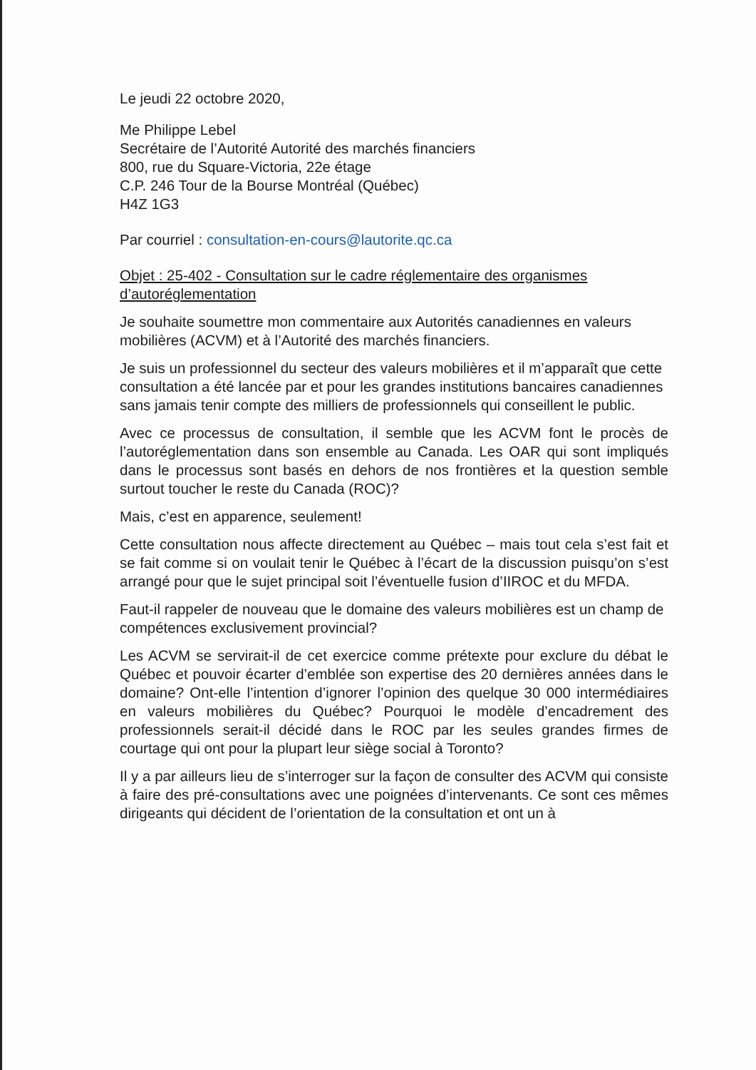Le jeudi 22 octobre 2020,
Me Philippe Lebel
Secrétaire de l’Autorité Autorité des marchés financiers
800, rue du Square-Victoria, 22e étage
C.P. 246 Tour de la Bourse Montréal (Québec)
H4Z 1G3
Par courriel : consultation-en-cours@lautorite.qc.ca
Objet : 25-402 - Consultation sur le cadre réglementaire des organismes d’autoréglementation
Je souhaite soumettre mon commentaire aux Autorités canadiennes en valeurs mobilières (ACVM) et à l’Autorité des marchés financiers.
Je suis un professionnel du secteur des valeurs mobilières et il m’apparaît que cette consultation a été lancée par et pour les grandes institutions bancaires canadiennes sans jamais tenir compte des milliers de professionnels qui conseillent le public.
Avec ce processus de consultation, il semble que les ACVM font le procès de l’autoréglementation dans son ensemble au Canada. Les OAR qui sont impliqués dans le processus sont basés en dehors de nos frontières et la question semble surtout toucher le reste du Canada (ROC)?
Mais, c’est en apparence, seulement!
Cette consultation nous affecte directement au Québec – mais tout cela s’est fait et se fait comme si on voulait tenir le Québec à l’écart de la discussion puisqu’on s’est arrangé pour que le sujet principal soit l’éventuelle fusion d’IIROC et du MFDA.
Faut-il rappeler de nouveau que le domaine des valeurs mobilières est un champ de compétences exclusivement provincial?
Les ACVM se servirait-il de cet exercice comme prétexte pour exclure du débat le Québec et pouvoir écarter d’emblée son expertise des 20 dernières années dans le domaine? Ont-elle l’intention d’ignorer l’opinion des quelque 30 000 intermédiaires en valeurs mobilières du Québec? Pourquoi le modèle d’encadrement des professionnels serait-il décidé dans le ROC par les seules grandes firmes de courtage qui ont pour la plupart leur siège social à Toronto?
Il y a par ailleurs lieu de s’interroger sur la façon de consulter des ACVM qui consiste à faire des pré-consultations avec une poignées d’intervenants. Ce sont ces mêmes dirigeants qui décident de l’orientation de la consultation et ont un à